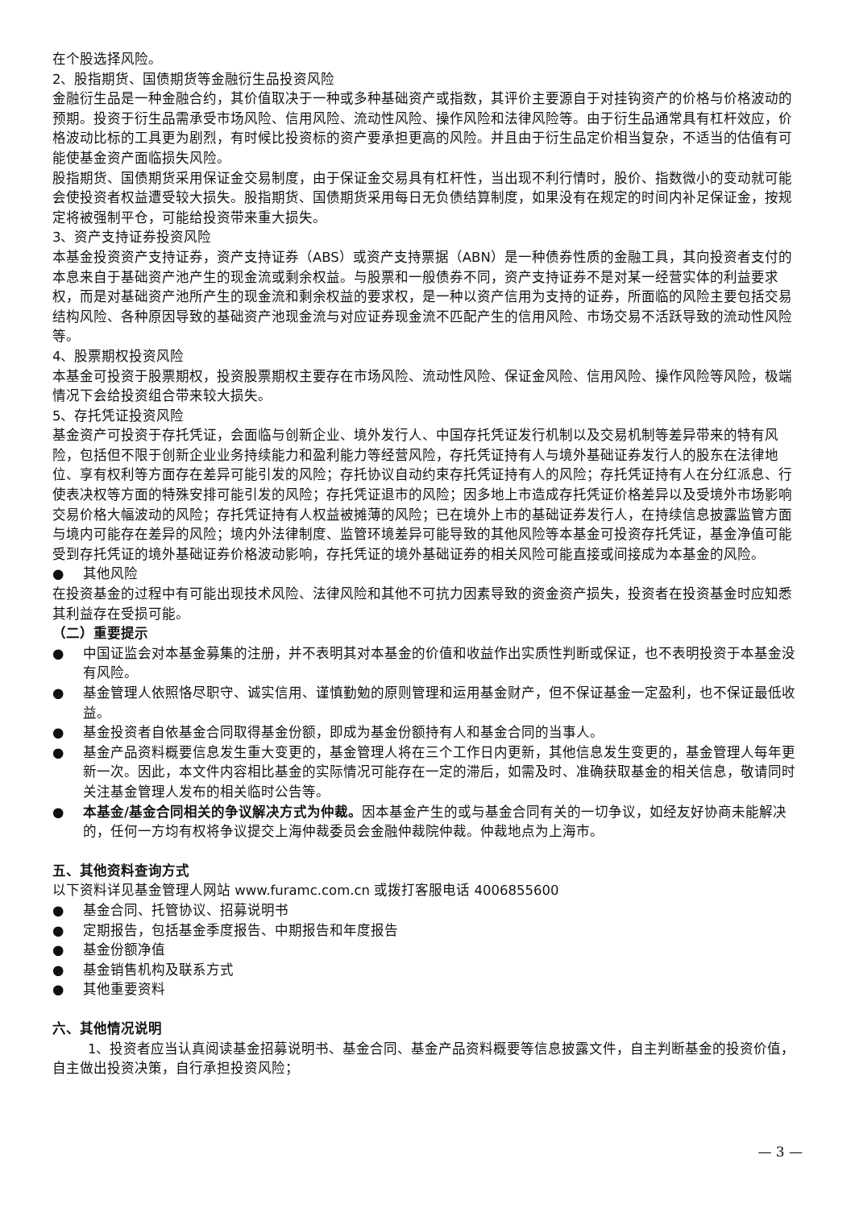在个股选择风险。
2、股指期货、国债期货等金融衍生品投资风险
金融衍生品是一种金融合约，其价值取决于一种或多种基础资产或指数，其评价主要源自于对挂钩资产的价格与价格波动的预期。投资于衍生品需承受市场风险、信用风险、流动性风险、操作风险和法律风险等。由于衍生品通常具有杠杆效应，价格波动比标的工具更为剧烈，有时候比投资标的资产要承担更高的风险。并且由于衍生品定价相当复杂，不适当的估值有可能使基金资产面临损失风险。
股指期货、国债期货采用保证金交易制度，由于保证金交易具有杠杆性，当出现不利行情时，股价、指数微小的变动就可能会使投资者权益遭受较大损失。股指期货、国债期货采用每日无负债结算制度，如果没有在规定的时间内补足保证金，按规定将被强制平仓，可能给投资带来重大损失。
3、资产支持证券投资风险
本基金投资资产支持证券，资产支持证券（ABS）或资产支持票据（ABN）是一种债券性质的金融工具，其向投资者支付的本息来自于基础资产池产生的现金流或剩余权益。与股票和一般债券不同，资产支持证券不是对某一经营实体的利益要求权，而是对基础资产池所产生的现金流和剩余权益的要求权，是一种以资产信用为支持的证券，所面临的风险主要包括交易结构风险、各种原因导致的基础资产池现金流与对应证券现金流不匹配产生的信用风险、市场交易不活跃导致的流动性风险等。
4、股票期权投资风险
本基金可投资于股票期权，投资股票期权主要存在市场风险、流动性风险、保证金风险、信用风险、操作风险等风险，极端情况下会给投资组合带来较大损失。
5、存托凭证投资风险
基金资产可投资于存托凭证，会面临与创新企业、境外发行人、中国存托凭证发行机制以及交易机制等差异带来的特有风险，包括但不限于创新企业业务持续能力和盈利能力等经营风险，存托凭证持有人与境外基础证券发行人的股东在法律地位、享有权利等方面存在差异可能引发的风险；存托协议自动约束存托凭证持有人的风险；存托凭证持有人在分红派息、行使表决权等方面的特殊安排可能引发的风险；存托凭证退市的风险；因多地上市造成存托凭证价格差异以及受境外市场影响交易价格大幅波动的风险；存托凭证持有人权益被摊薄的风险；已在境外上市的基础证券发行人，在持续信息披露监管方面与境内可能存在差异的风险；境内外法律制度、监管环境差异可能导致的其他风险等本基金可投资存托凭证，基金净值可能受到存托凭证的境外基础证券价格波动影响，存托凭证的境外基础证券的相关风险可能直接或间接成为本基金的风险。
● 其他风险
在投资基金的过程中有可能出现技术风险、法律风险和其他不可抗力因素导致的资金资产损失，投资者在投资基金时应知悉其利益存在受损可能。
（二）重要提示
● 中国证监会对本基金募集的注册，并不表明其对本基金的价值和收益作出实质性判断或保证，也不表明投资于本基金没有风险。
● 基金管理人依照恪尽职守、诚实信用、谨慎勤勉的原则管理和运用基金财产，但不保证基金一定盈利，也不保证最低收益。
● 基金投资者自依基金合同取得基金份额，即成为基金份额持有人和基金合同的当事人。
● 基金产品资料概要信息发生重大变更的，基金管理人将在三个工作日内更新，其他信息发生变更的，基金管理人每年更新一次。因此，本文件内容相比基金的实际情况可能存在一定的滞后，如需及时、准确获取基金的相关信息，敬请同时关注基金管理人发布的相关临时公告等。
● 本基金/基金合同相关的争议解决方式为仲裁。因本基金产生的或与基金合同有关的一切争议，如经友好协商未能解决的，任何一方均有权将争议提交上海仲裁委员会金融仲裁院仲裁。仲裁地点为上海市。
五、其他资料查询方式
以下资料详见基金管理人网站 www.furamc.com.cn 或拨打客服电话 4006855600
● 基金合同、托管协议、招募说明书
● 定期报告，包括基金季度报告、中期报告和年度报告
● 基金份额净值
● 基金销售机构及联系方式
● 其他重要资料
六、其他情况说明
1、投资者应当认真阅读基金招募说明书、基金合同、基金产品资料概要等信息披露文件，自主判断基金的投资价值，自主做出投资决策，自行承担投资风险；
— 3 —